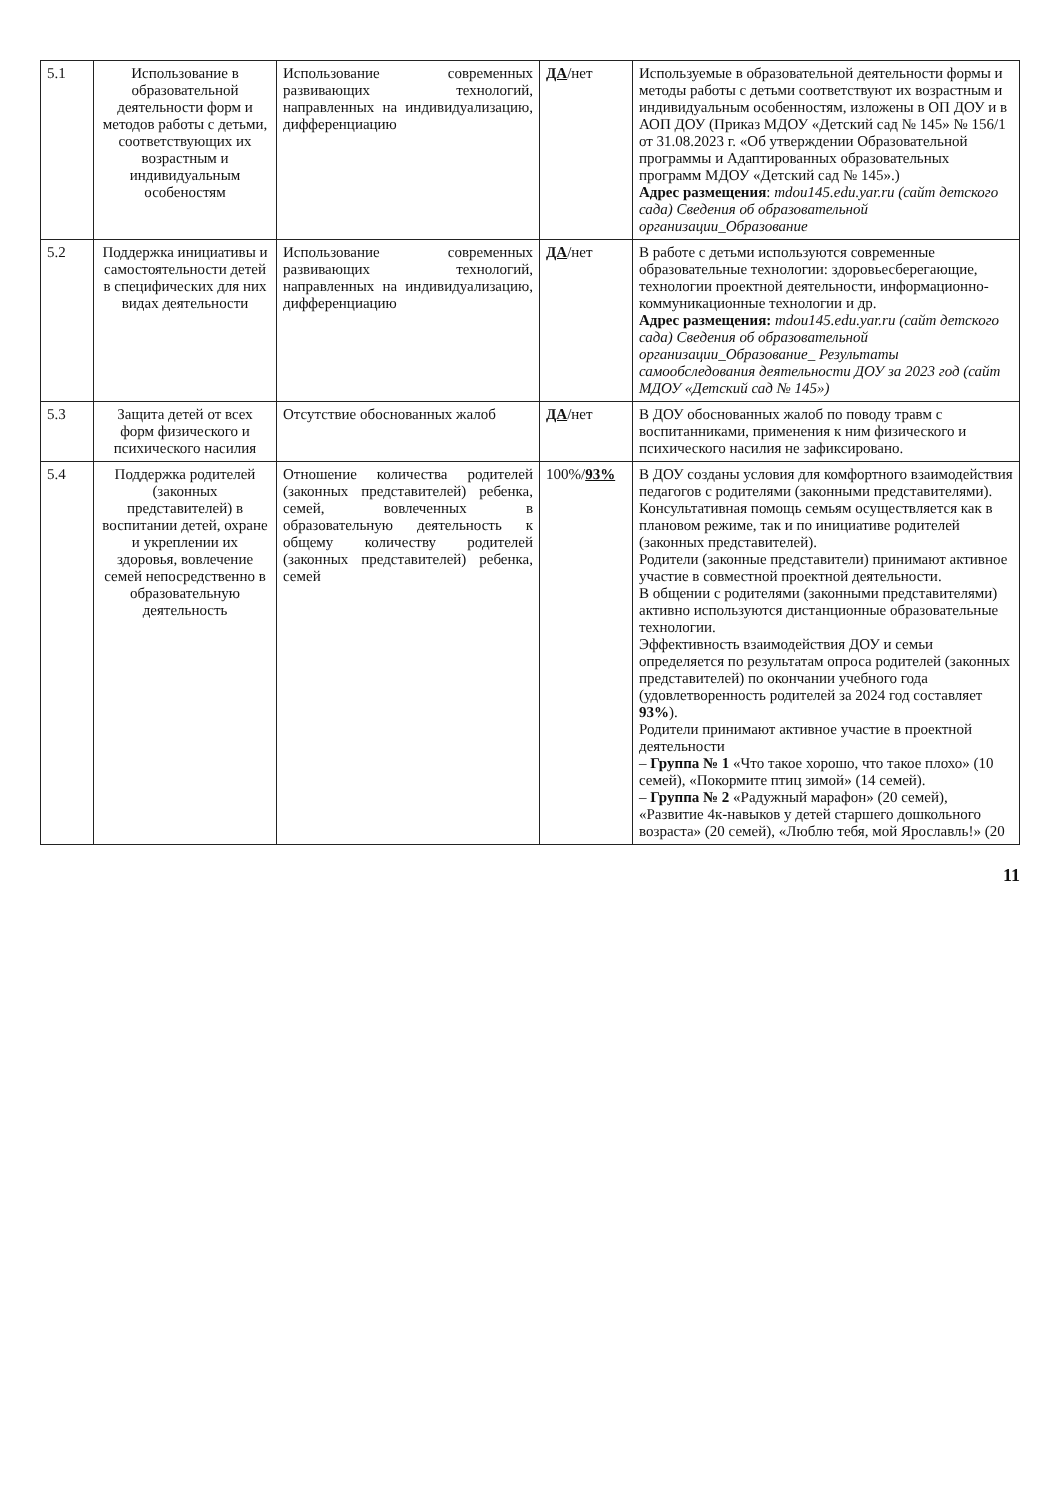| 5.1 | Использование в образовательной деятельности форм и методов работы с детьми, соответствующих их возрастным и индивидуальным особеностям | Использование современных развивающих технологий, направленных на индивидуализацию, дифференциацию | ДА /нет | Используемые в образовательной деятельности формы и методы работы с детьми соответствуют их возрастным и индивидуальным особенностям, изложены в ОП ДОУ и в АОП ДОУ (Приказ МДОУ «Детский сад № 145» № 156/1 от 31.08.2023 г. «Об утверждении Образовательной программы и Адаптированных образовательных программ МДОУ «Детский сад № 145».) Адрес размещения : mdou145.edu.yar.ru (сайт детского сада) Сведения об образовательной организации_Образование |
| 5.2 | Поддержка инициативы и самостоятельности детей в специфических для них видах деятельности | Использование современных развивающих технологий, направленных на индивидуализацию, дифференциацию | ДА /нет | В работе с детьми используются современные образовательные технологии: здоровьесберегающие, технологии проектной деятельности, информационно-коммуникационные технологии и др. Адрес размещения: mdou145.edu.yar.ru (сайт детского сада) Сведения об образовательной организации_Образование_ Результаты самообследования деятельности ДОУ за 2023 год (сайт МДОУ «Детский сад № 145») |
| 5.3 | Защита детей от всех форм физического и психического насилия | Отсутствие обоснованных жалоб | ДА /нет | В ДОУ обоснованных жалоб по поводу травм с воспитанниками, применения к ним физического и психического насилия не зафиксировано. |
| 5.4 | Поддержка родителей (законных представителей) в воспитании детей, охране и укреплении их здоровья, вовлечение семей непосредственно в образовательную деятельность | Отношение количества родителей (законных представителей) ребенка, семей, вовлеченных в образовательную деятельность к общему количеству родителей (законных представителей) ребенка, семей | 100%/ 93% | В ДОУ созданы условия для комфортного взаимодействия педагогов с родителями (законными представителями). Консультативная помощь семьям осуществляется как в плановом режиме, так и по инициативе родителей (законных представителей). Родители (законные представители) принимают активное участие в совместной проектной деятельности. В общении с родителями (законными представителями) активно используются дистанционные образовательные технологии. Эффективность взаимодействия ДОУ и семьи определяется по результатам опроса родителей (законных представителей) по окончании учебного года (удовлетворенность родителей за 2024 год составляет 93% ). Родители принимают активное участие в проектной деятельности – Группа № 1 «Что такое хорошо, что такое плохо» (10 семей), «Покормите птиц зимой» (14 семей). – Группа № 2 «Радужный марафон» (20 семей), «Развитие 4к-навыков у детей старшего дошкольного возраста» (20 семей), «Люблю тебя, мой Ярославль!» (20 |
11